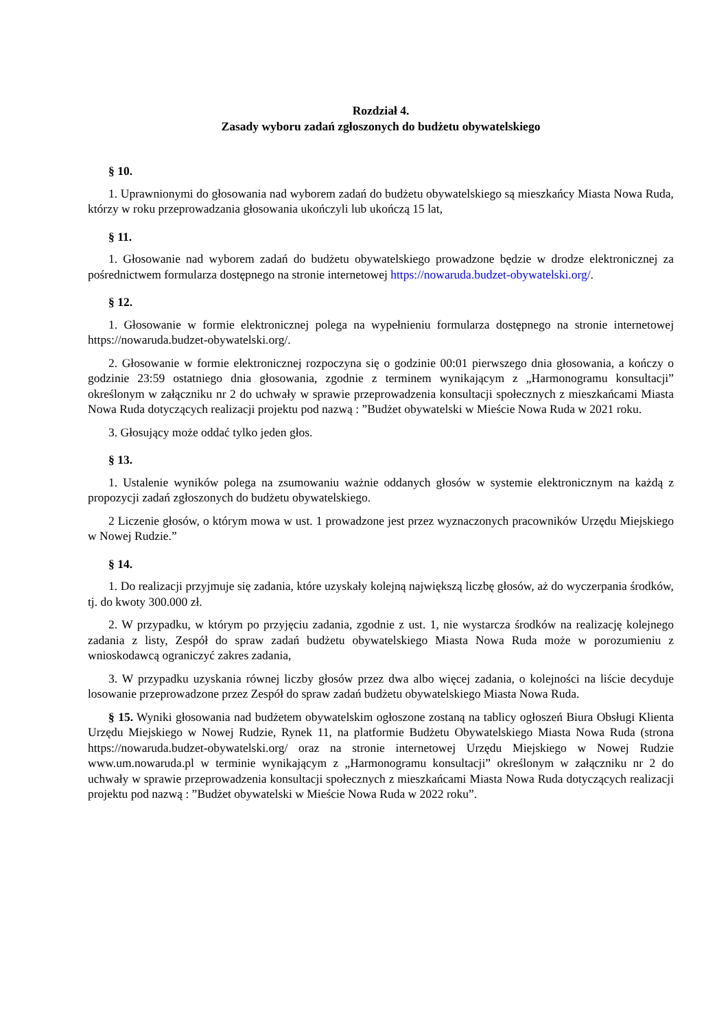Rozdział 4.
Zasady wyboru zadań zgłoszonych do budżetu obywatelskiego
§ 10.
1. Uprawnionymi do głosowania nad wyborem zadań do budżetu obywatelskiego są mieszkańcy Miasta Nowa Ruda, którzy w roku przeprowadzania głosowania ukończyli lub ukończą 15 lat,
§ 11.
1. Głosowanie nad wyborem zadań do budżetu obywatelskiego prowadzone będzie w drodze elektronicznej za pośrednictwem formularza dostępnego na stronie internetowej https://nowaruda.budzet-obywatelski.org/.
§ 12.
1. Głosowanie w formie elektronicznej polega na wypełnieniu formularza dostępnego na stronie internetowej https://nowaruda.budzet-obywatelski.org/.
2. Głosowanie w formie elektronicznej rozpoczyna się o godzinie 00:01 pierwszego dnia głosowania, a kończy o godzinie 23:59 ostatniego dnia głosowania, zgodnie z terminem wynikającym z „Harmonogramu konsultacji” określonym w załączniku nr 2 do uchwały w sprawie przeprowadzenia konsultacji społecznych z mieszkańcami Miasta Nowa Ruda dotyczących realizacji projektu pod nazwą : ”Budżet obywatelski w Mieście Nowa Ruda w 2021 roku.
3. Głosujący może oddać tylko jeden głos.
§ 13.
1. Ustalenie wyników polega na zsumowaniu ważnie oddanych głosów w systemie elektronicznym na każdą z propozycji zadań zgłoszonych do budżetu obywatelskiego.
2 Liczenie głosów, o którym mowa w ust. 1 prowadzone jest przez wyznaczonych pracowników Urzędu Miejskiego w Nowej Rudzie.”
§ 14.
1. Do realizacji przyjmuje się zadania, które uzyskały kolejną największą liczbę głosów, aż do wyczerpania środków, tj. do kwoty 300.000 zł.
2. W przypadku, w którym po przyjęciu zadania, zgodnie z ust. 1, nie wystarcza środków na realizację kolejnego zadania z listy, Zespół do spraw zadań budżetu obywatelskiego Miasta Nowa Ruda może w porozumieniu z wnioskodawcą ograniczyć zakres zadania,
3. W przypadku uzyskania równej liczby głosów przez dwa albo więcej zadania, o kolejności na liście decyduje losowanie przeprowadzone przez Zespół do spraw zadań budżetu obywatelskiego Miasta Nowa Ruda.
§ 15. Wyniki głosowania nad budżetem obywatelskim ogłoszone zostaną na tablicy ogłoszeń Biura Obsługi Klienta Urzędu Miejskiego w Nowej Rudzie, Rynek 11, na platformie Budżetu Obywatelskiego Miasta Nowa Ruda (strona https://nowaruda.budzet-obywatelski.org/ oraz na stronie internetowej Urzędu Miejskiego w Nowej Rudzie www.um.nowaruda.pl w terminie wynikającym z „Harmonogramu konsultacji” określonym w załączniku nr 2 do uchwały w sprawie przeprowadzenia konsultacji społecznych z mieszkańcami Miasta Nowa Ruda dotyczących realizacji projektu pod nazwą : ”Budżet obywatelski w Mieście Nowa Ruda w 2022 roku”.